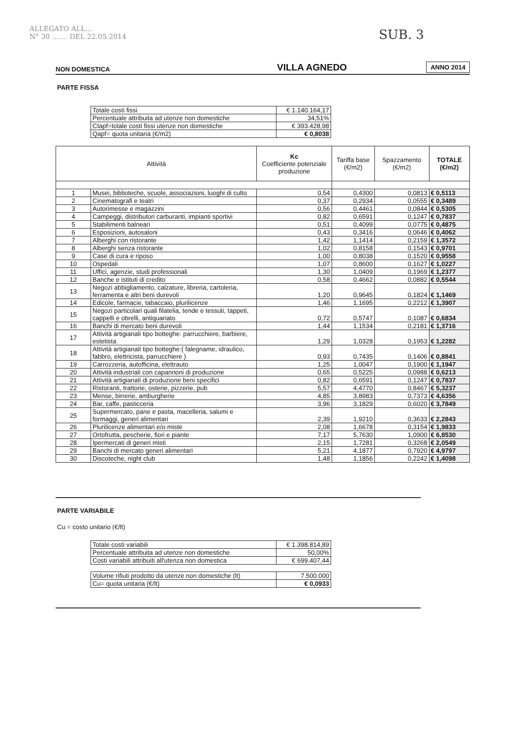ALLEGATO ALL...
N° 30 ....... DEL 22.05.2014
SUB. 3
NON DOMESTICA
VILLA AGNEDO
ANNO 2014
PARTE FISSA
| Totale costi fissi | € 1.140.164,17 |
| Percentuale attribuita ad utenze non domestiche | 34,51% |
| Ctapf=totale costi fissi utenze non domestiche | € 393.428,98 |
| Qapf= quota unitaria (€/m2) | € 0,8038 |
| Attività | | Kc Coefficiente potenziale produzione | Tariffa base (€/m2) | Spazzamento (€/m2) | TOTALE (€/m2) |
| --- | --- | --- | --- | --- | --- |
| 1 | Musei, biblioteche, scuole, associazioni, luoghi di culto | 0,54 | 0,4300 | 0,0813 | € 0,5113 |
| 2 | Cinematografi e teatri | 0,37 | 0,2934 | 0,0555 | € 0,3489 |
| 3 | Autorimesse e magazzini | 0,56 | 0,4461 | 0,0844 | € 0,5305 |
| 4 | Campeggi, distributori carburanti, impianti sportivi | 0,82 | 0,6591 | 0,1247 | € 0,7837 |
| 5 | Stabilimenti balneari | 0,51 | 0,4099 | 0,0775 | € 0,4875 |
| 6 | Esposizioni, autosaloni | 0,43 | 0,3416 | 0,0646 | € 0,4062 |
| 7 | Alberghi con ristorante | 1,42 | 1,1414 | 0,2159 | € 1,3572 |
| 8 | Alberghi senza ristorante | 1,02 | 0,8158 | 0,1543 | € 0,9701 |
| 9 | Case di cura e riposo | 1,00 | 0,8038 | 0,1520 | € 0,9558 |
| 10 | Ospedali | 1,07 | 0,8600 | 0,1627 | € 1,0227 |
| 11 | Uffici, agenzie, studi professionali | 1,30 | 1,0409 | 0,1969 | € 1,2377 |
| 12 | Banche e istituti di credito | 0,58 | 0,4662 | 0,0882 | € 0,5544 |
| 13 | Negozi abbigliamento, calzature, libreria, cartoleria, ferramenta e altri beni durevoli | 1,20 | 0,9645 | 0,1824 | € 1,1469 |
| 14 | Edicole, farmacie, tabaccaio, plurilicenze | 1,46 | 1,1695 | 0,2212 | € 1,3907 |
| 15 | Negozi particolari quali filatelia, tende e tessuti, tappeti, cappelli e obrelli, antiquariato | 0,72 | 0,5747 | 0,1087 | € 0,6834 |
| 16 | Banchi di mercato beni durevoli | 1,44 | 1,1534 | 0,2181 | € 1,3716 |
| 17 | Attività artigianali tipo botteghe: parrucchiere, barbiere, estetista | 1,29 | 1,0328 | 0,1953 | € 1,2282 |
| 18 | Attività artigianali tipo botteghe:( falegname, idraulico, fabbro, elettricista, parrucchiere ) | 0,93 | 0,7435 | 0,1406 | € 0,8841 |
| 19 | Carrozzeria, autofficina, elettrauto | 1,25 | 1,0047 | 0,1900 | € 1,1947 |
| 20 | Attività industriali con capannoni di produzione | 0,65 | 0,5225 | 0,0988 | € 0,6213 |
| 21 | Attività artigianali di produzione beni specifici | 0,82 | 0,6591 | 0,1247 | € 0,7837 |
| 22 | Ristoranti, trattorie, osterie, pizzerie, pub | 5,57 | 4,4770 | 0,8467 | € 5,3237 |
| 23 | Mense, birrerie, amburgherie | 4,85 | 3,8983 | 0,7373 | € 4,6356 |
| 24 | Bar, caffe, pasticceria | 3,96 | 3,1829 | 0,6020 | € 3,7849 |
| 25 | Supermercato, pane e pasta, macelleria, salumi e formaggi, generi alimentari | 2,39 | 1,9210 | 0,3633 | € 2,2843 |
| 26 | Plurilicenze alimentari e/o miste | 2,08 | 1,6678 | 0,3154 | € 1,9833 |
| 27 | Ortofrutta, pescherie, fiori e piante | 7,17 | 5,7630 | 1,0900 | € 6,8530 |
| 28 | Ipermercati di generi misti | 2,15 | 1,7281 | 0,3268 | € 2,0549 |
| 29 | Banchi di mercato generi alimentari | 5,21 | 4,1877 | 0,7920 | € 4,9797 |
| 30 | Discoteche, night club | 1,48 | 1,1856 | 0,2242 | € 1,4098 |
PARTE VARIABILE
Cu = costo unitario (€/lt)
| Totale costi variabili | € 1.398.814,89 |
| Percentuale attribuita ad utenze non domestiche | 50,00% |
| Costi variabili attribuiti all'utenza non domestica | € 699.407,44 |
| Volume rifiuti prodotto da utenze non domestiche (lt) | 7.500.000 |
| Cu= quota unitaria (€/lt) | € 0,0933 |